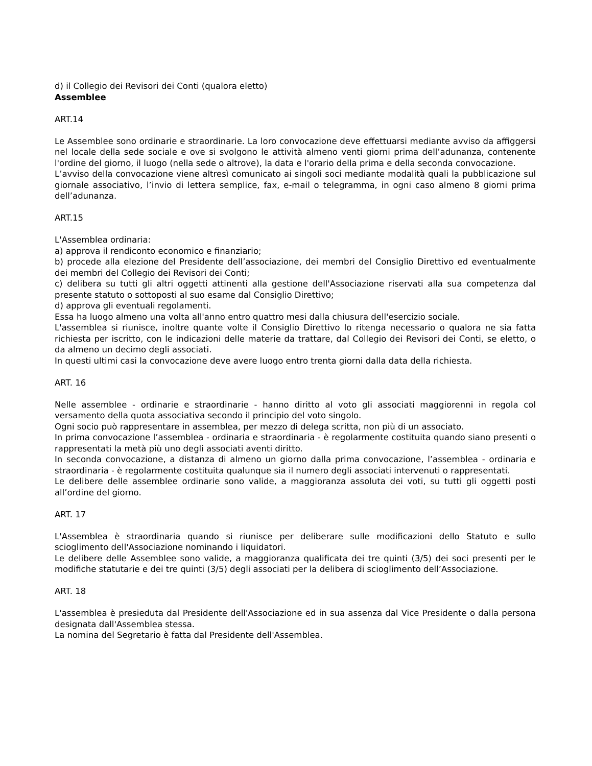d) il Collegio dei Revisori dei Conti (qualora eletto)
Assemblee
ART.14
Le Assemblee sono ordinarie e straordinarie. La loro convocazione deve effettuarsi mediante avviso da affiggersi nel locale della sede sociale e ove si svolgono le attività almeno venti giorni prima dell’adunanza, contenente l'ordine del giorno, il luogo (nella sede o altrove), la data e l'orario della prima e della seconda convocazione.
L’avviso della convocazione viene altresì comunicato ai singoli soci mediante modalità quali la pubblicazione sul giornale associativo, l’invio di lettera semplice, fax, e-mail o telegramma, in ogni caso almeno 8 giorni prima dell’adunanza.
ART.15
L'Assemblea ordinaria:
a) approva il rendiconto economico e finanziario;
b) procede alla elezione del Presidente dell’associazione, dei membri del Consiglio Direttivo ed eventualmente dei membri del Collegio dei Revisori dei Conti;
c) delibera su tutti gli altri oggetti attinenti alla gestione dell'Associazione riservati alla sua competenza dal presente statuto o sottoposti al suo esame dal Consiglio Direttivo;
d) approva gli eventuali regolamenti.
Essa ha luogo almeno una volta all'anno entro quattro mesi dalla chiusura dell'esercizio sociale.
L'assemblea si riunisce, inoltre quante volte il Consiglio Direttivo lo ritenga necessario o qualora ne sia fatta richiesta per iscritto, con le indicazioni delle materie da trattare, dal Collegio dei Revisori dei Conti, se eletto, o da almeno un decimo degli associati.
In questi ultimi casi la convocazione deve avere luogo entro trenta giorni dalla data della richiesta.
ART. 16
Nelle assemblee - ordinarie e straordinarie - hanno diritto al voto gli associati maggiorenni in regola col versamento della quota associativa secondo il principio del voto singolo.
Ogni socio può rappresentare in assemblea, per mezzo di delega scritta, non più di un associato.
In prima convocazione l’assemblea - ordinaria e straordinaria - è regolarmente costituita quando siano presenti o rappresentati la metà più uno degli associati aventi diritto.
In seconda convocazione, a distanza di almeno un giorno dalla prima convocazione, l’assemblea - ordinaria e straordinaria - è regolarmente costituita qualunque sia il numero degli associati intervenuti o rappresentati.
Le delibere delle assemblee ordinarie sono valide, a maggioranza assoluta dei voti, su tutti gli oggetti posti all’ordine del giorno.
ART. 17
L'Assemblea è straordinaria quando si riunisce per deliberare sulle modificazioni dello Statuto e sullo scioglimento dell'Associazione nominando i liquidatori.
Le delibere delle Assemblee sono valide, a maggioranza qualificata dei tre quinti (3/5) dei soci presenti per le modifiche statutarie e dei tre quinti (3/5) degli associati per la delibera di scioglimento dell’Associazione.
ART. 18
L'assemblea è presieduta dal Presidente dell'Associazione ed in sua assenza dal Vice Presidente o dalla persona designata dall'Assemblea stessa.
La nomina del Segretario è fatta dal Presidente dell'Assemblea.